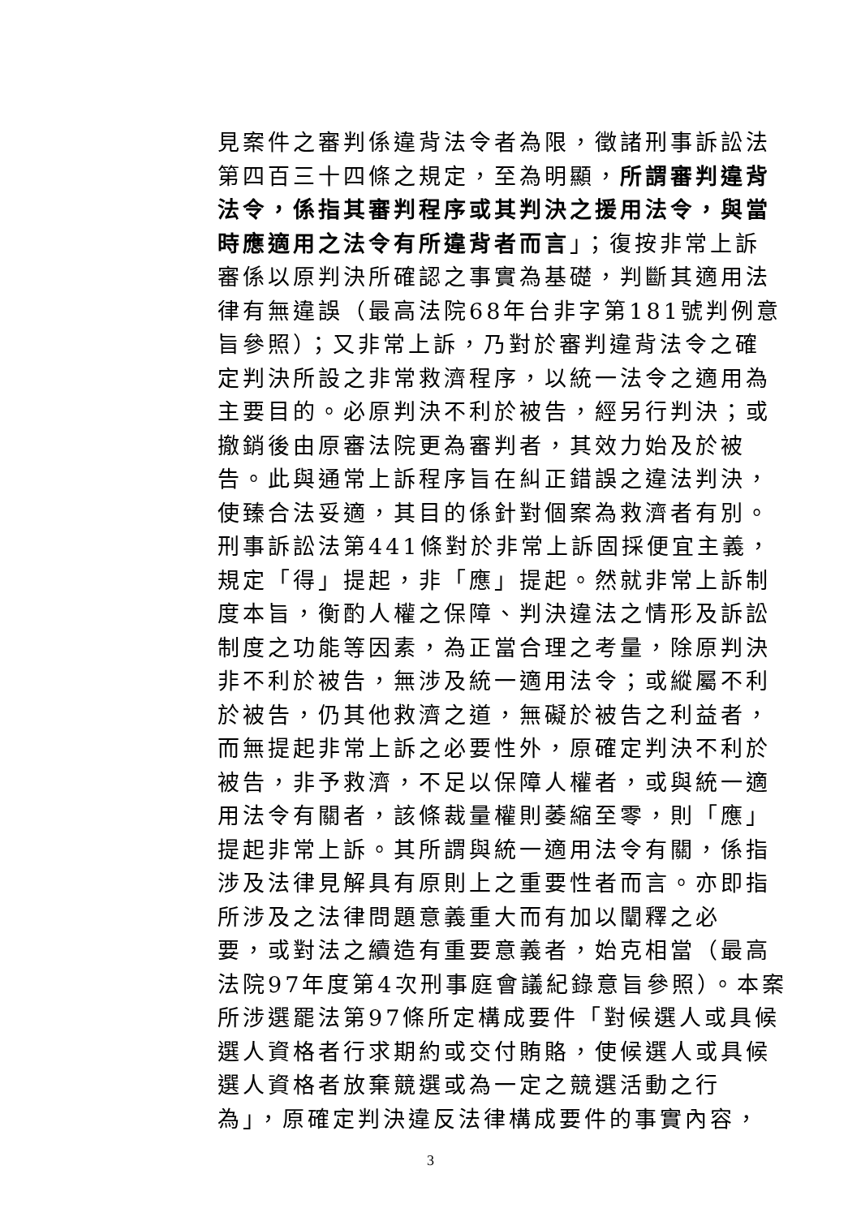見案件之審判係違背法令者為限，徵諸刑事訴訟法
第四百三十四條之規定，至為明顯，所謂審判違背
法令，係指其審判程序或其判決之援用法令，與當
時應適用之法令有所違背者而言」；復按非常上訴
審係以原判決所確認之事實為基礎，判斷其適用法
律有無違誤（最高法院68年台非字第181號判例意
旨參照）；又非常上訴，乃對於審判違背法令之確
定判決所設之非常救濟程序，以統一法令之適用為
主要目的。必原判決不利於被告，經另行判決；或
撤銷後由原審法院更為審判者，其效力始及於被
告。此與通常上訴程序旨在糾正錯誤之違法判決，
使臻合法妥適，其目的係針對個案為救濟者有別。
刑事訴訟法第441條對於非常上訴固採便宜主義，
規定「得」提起，非「應」提起。然就非常上訴制
度本旨，衡酌人權之保障、判決違法之情形及訴訟
制度之功能等因素，為正當合理之考量，除原判決
非不利於被告，無涉及統一適用法令；或縱屬不利
於被告，仍其他救濟之道，無礙於被告之利益者，
而無提起非常上訴之必要性外，原確定判決不利於
被告，非予救濟，不足以保障人權者，或與統一適
用法令有關者，該條裁量權則萎縮至零，則「應」
提起非常上訴。其所謂與統一適用法令有關，係指
涉及法律見解具有原則上之重要性者而言。亦即指
所涉及之法律問題意義重大而有加以闡釋之必
要，或對法之續造有重要意義者，始克相當（最高
法院97年度第4次刑事庭會議紀錄意旨參照）。本案
所涉選罷法第97條所定構成要件「對候選人或具候
選人資格者行求期約或交付賄賂，使候選人或具候
選人資格者放棄競選或為一定之競選活動之行
為」，原確定判決違反法律構成要件的事實內容，
3